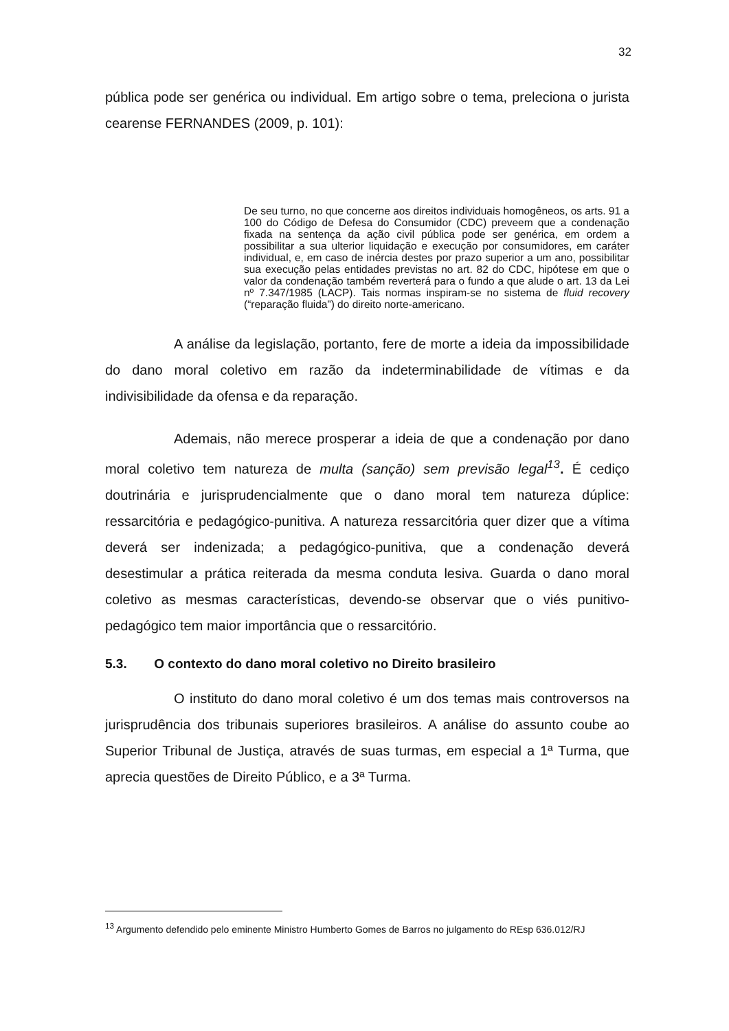32
pública pode ser genérica ou individual. Em artigo sobre o tema, preleciona o jurista cearense FERNANDES (2009, p. 101):
De seu turno, no que concerne aos direitos individuais homogêneos, os arts. 91 a 100 do Código de Defesa do Consumidor (CDC) preveem que a condenação fixada na sentença da ação civil pública pode ser genérica, em ordem a possibilitar a sua ulterior liquidação e execução por consumidores, em caráter individual, e, em caso de inércia destes por prazo superior a um ano, possibilitar sua execução pelas entidades previstas no art. 82 do CDC, hipótese em que o valor da condenação também reverterá para o fundo a que alude o art. 13 da Lei nº 7.347/1985 (LACP). Tais normas inspiram-se no sistema de fluid recovery (“reparação fluida”) do direito norte-americano.
A análise da legislação, portanto, fere de morte a ideia da impossibilidade do dano moral coletivo em razão da indeterminabilidade de vítimas e da indivisibilidade da ofensa e da reparação.
Ademais, não merece prosperar a ideia de que a condenação por dano moral coletivo tem natureza de multa (sanção) sem previsão legal<sup>13</sup>. É cediço doutrinária e jurisprudencialmente que o dano moral tem natureza dúplice: ressarcitória e pedagógico-punitiva. A natureza ressarcitória quer dizer que a vítima deverá ser indenizada; a pedagógico-punitiva, que a condenação deverá desestimular a prática reiterada da mesma conduta lesiva. Guarda o dano moral coletivo as mesmas características, devendo-se observar que o viés punitivo-pedagógico tem maior importância que o ressarcitório.
5.3. O contexto do dano moral coletivo no Direito brasileiro
O instituto do dano moral coletivo é um dos temas mais controversos na jurisprudência dos tribunais superiores brasileiros. A análise do assunto coube ao Superior Tribunal de Justiça, através de suas turmas, em especial a 1ª Turma, que aprecia questões de Direito Público, e a 3ª Turma.
<sup>13</sup> Argumento defendido pelo eminente Ministro Humberto Gomes de Barros no julgamento do REsp 636.012/RJ